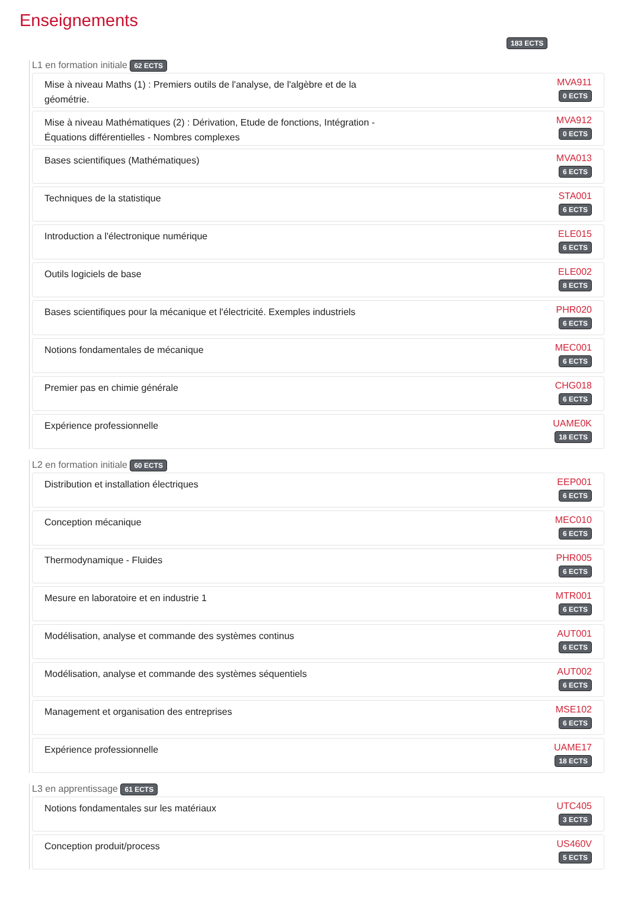Enseignements
183 ECTS
L1 en formation initiale 62 ECTS
Mise à niveau Maths (1) : Premiers outils de l'analyse, de l'algèbre et de la géométrie.
MVA911
0 ECTS
Mise à niveau Mathématiques (2) : Dérivation, Etude de fonctions, Intégration - Équations différentielles - Nombres complexes
MVA912
0 ECTS
Bases scientifiques (Mathématiques)
MVA013
6 ECTS
Techniques de la statistique
STA001
6 ECTS
Introduction a l'électronique numérique
ELE015
6 ECTS
Outils logiciels de base
ELE002
8 ECTS
Bases scientifiques pour la mécanique et l'électricité. Exemples industriels
PHR020
6 ECTS
Notions fondamentales de mécanique
MEC001
6 ECTS
Premier pas en chimie générale
CHG018
6 ECTS
Expérience professionnelle
UAME0K
18 ECTS
L2 en formation initiale 60 ECTS
Distribution et installation électriques
EEP001
6 ECTS
Conception mécanique
MEC010
6 ECTS
Thermodynamique - Fluides
PHR005
6 ECTS
Mesure en laboratoire et en industrie 1
MTR001
6 ECTS
Modélisation, analyse et commande des systèmes continus
AUT001
6 ECTS
Modélisation, analyse et commande des systèmes séquentiels
AUT002
6 ECTS
Management et organisation des entreprises
MSE102
6 ECTS
Expérience professionnelle
UAME17
18 ECTS
L3 en apprentissage 61 ECTS
Notions fondamentales sur les matériaux
UTC405
3 ECTS
Conception produit/process
US460V
5 ECTS